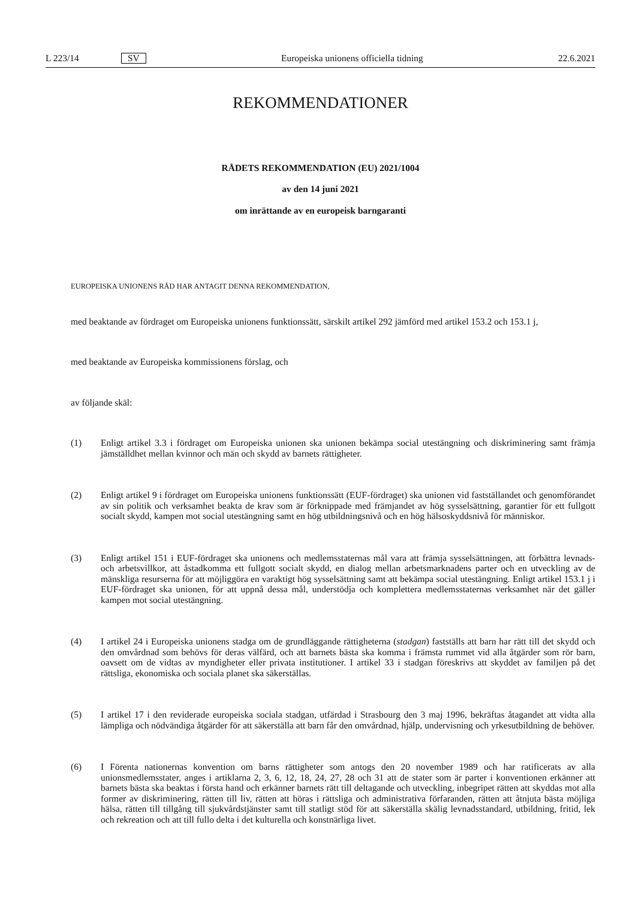L 223/14 SV Europeiska unionens officiella tidning 22.6.2021
REKOMMENDATIONER
RÅDETS REKOMMENDATION (EU) 2021/1004
av den 14 juni 2021
om inrättande av en europeisk barngaranti
EUROPEISKA UNIONENS RÅD HAR ANTAGIT DENNA REKOMMENDATION,
med beaktande av fördraget om Europeiska unionens funktionssätt, särskilt artikel 292 jämförd med artikel 153.2 och 153.1 j,
med beaktande av Europeiska kommissionens förslag, och
av följande skäl:
(1) Enligt artikel 3.3 i fördraget om Europeiska unionen ska unionen bekämpa social utestängning och diskriminering samt främja jämställdhet mellan kvinnor och män och skydd av barnets rättigheter.
(2) Enligt artikel 9 i fördraget om Europeiska unionens funktionssätt (EUF-fördraget) ska unionen vid fastställandet och genomförandet av sin politik och verksamhet beakta de krav som är förknippade med främjandet av hög sysselsättning, garantier för ett fullgott socialt skydd, kampen mot social utestängning samt en hög utbildningsnivå och en hög hälsoskyddsnivå för människor.
(3) Enligt artikel 151 i EUF-fördraget ska unionens och medlemsstaternas mål vara att främja sysselsättningen, att förbättra levnads- och arbetsvillkor, att åstadkomma ett fullgott socialt skydd, en dialog mellan arbetsmarknadens parter och en utveckling av de mänskliga resurserna för att möjliggöra en varaktigt hög sysselsättning samt att bekämpa social utestängning. Enligt artikel 153.1 j i EUF-fördraget ska unionen, för att uppnå dessa mål, understödja och komplettera medlemsstaternas verksamhet när det gäller kampen mot social utestängning.
(4) I artikel 24 i Europeiska unionens stadga om de grundläggande rättigheterna (stadgan) fastställs att barn har rätt till det skydd och den omvårdnad som behövs för deras välfärd, och att barnets bästa ska komma i främsta rummet vid alla åtgärder som rör barn, oavsett om de vidtas av myndigheter eller privata institutioner. I artikel 33 i stadgan föreskrivs att skyddet av familjen på det rättsliga, ekonomiska och sociala planet ska säkerställas.
(5) I artikel 17 i den reviderade europeiska sociala stadgan, utfärdad i Strasbourg den 3 maj 1996, bekräftas åtagandet att vidta alla lämpliga och nödvändiga åtgärder för att säkerställa att barn får den omvårdnad, hjälp, undervisning och yrkesutbildning de behöver.
(6) I Förenta nationernas konvention om barns rättigheter som antogs den 20 november 1989 och har ratificerats av alla unionsmedlemsstater, anges i artiklarna 2, 3, 6, 12, 18, 24, 27, 28 och 31 att de stater som är parter i konventionen erkänner att barnets bästa ska beaktas i första hand och erkänner barnets rätt till deltagande och utveckling, inbegripet rätten att skyddas mot alla former av diskriminering, rätten till liv, rätten att höras i rättsliga och administrativa förfaranden, rätten att åtnjuta bästa möjliga hälsa, rätten till tillgång till sjukvårdstjänster samt till statligt stöd för att säkerställa skälig levnadsstandard, utbildning, fritid, lek och rekreation och att till fullo delta i det kulturella och konstnärliga livet.